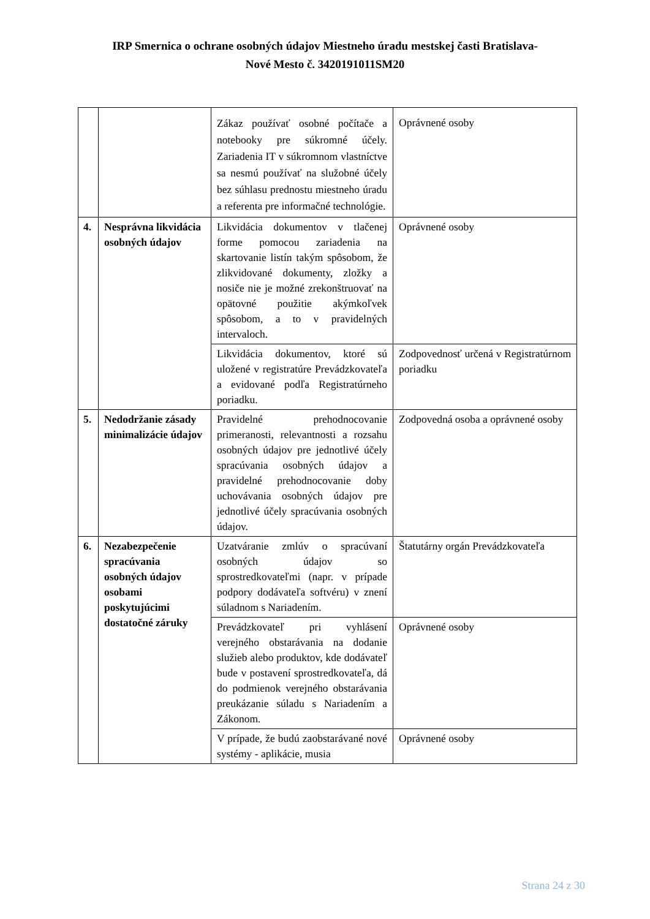IRP Smernica o ochrane osobných údajov Miestneho úradu mestskej časti Bratislava-
Nové Mesto č. 3420191011SM20
| | | Zákaz používať osobné počítače a notebooky pre súkromné účely. Zariadenia IT v súkromnom vlastníctve sa nesmú používať na služobné účely bez súhlasu prednostu miestneho úradu a referenta pre informačné technológie. | Oprávnené osoby |
| 4. | Nesprávna likvidácia osobných údajov | Likvidácia dokumentov v tlačenej forme pomocou zariadenia na skartovanie listín takým spôsobom, že zlikvidované dokumenty, zložky a nosiče nie je možné zrekonštruovať na opätovné použitie akýmkoľvek spôsobom, a to v pravidelných intervaloch. | Oprávnené osoby |
| | | Likvidácia dokumentov, ktoré sú uložené v registratúre Prevádzkovateľa a evidované podľa Registratúrneho poriadku. | Zodpovednosť určená v Registratúrnom poriadku |
| 5. | Nedodržanie zásady minimalizácie údajov | Pravidelné prehodnocovanie primeranosti, relevantnosti a rozsahu osobných údajov pre jednotlivé účely spracúvania osobných údajov a pravidelné prehodnocovanie doby uchovávania osobných údajov pre jednotlivé účely spracúvania osobných údajov. | Zodpovedná osoba a oprávnené osoby |
| 6. | Nezabezpečenie spracúvania osobných údajov osobami poskytujúcimi dostatočné záruky | Uzatváranie zmlúv o spracúvaní osobných údajov so sprostredkovateľmi (napr. v prípade podpory dodávateľa softvéru) v znení súladnom s Nariadením. | Štatutárny orgán Prevádzkovateľa |
| | | Prevádzkovateľ pri vyhlásení verejného obstarávania na dodanie služieb alebo produktov, kde dodávateľ bude v postavení sprostredkovateľa, dá do podmienok verejného obstarávania preukázanie súladu s Nariadením a Zákonom. | Oprávnené osoby |
| | | V prípade, že budú zaobstarávané nové systémy - aplikácie, musia | Oprávnené osoby |
Strana 24 z 30